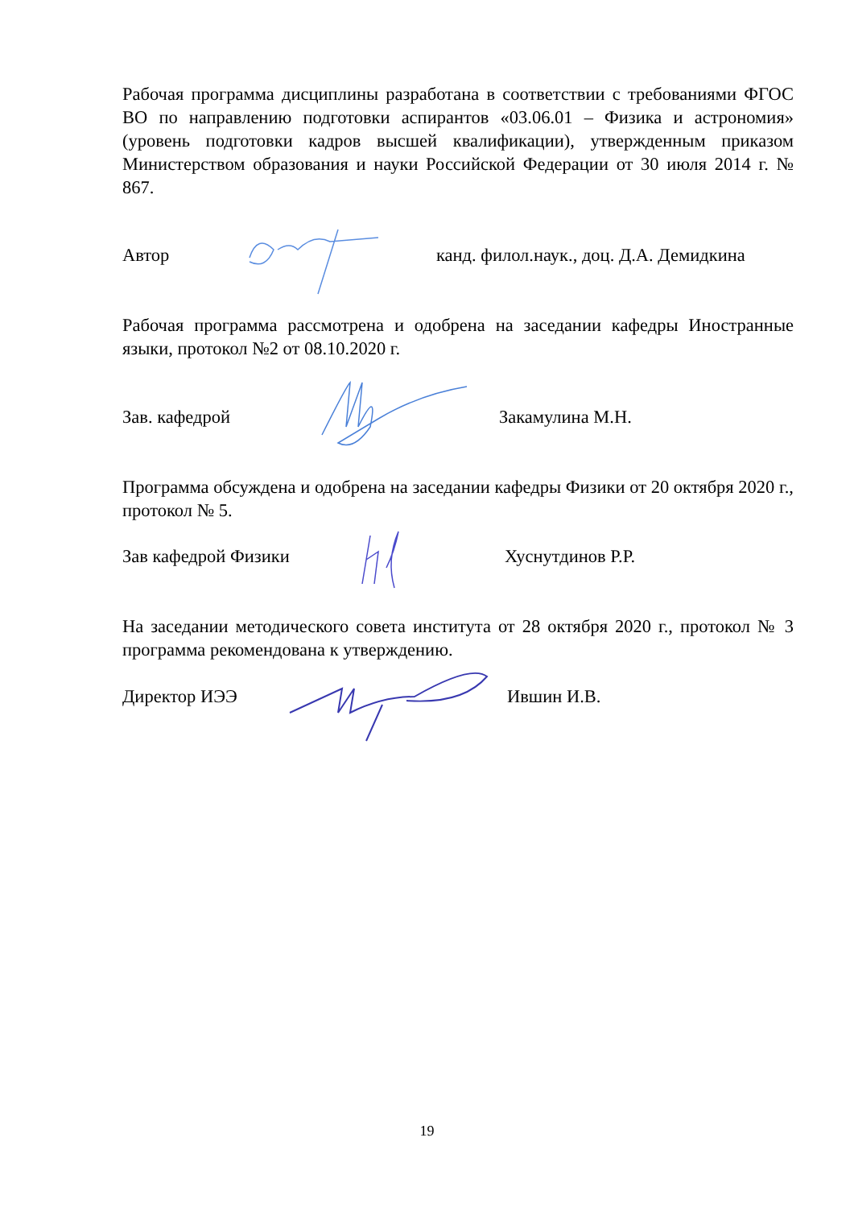Рабочая программа дисциплины разработана в соответствии с требованиями ФГОС ВО по направлению подготовки аспирантов «03.06.01 – Физика и астрономия» (уровень подготовки кадров высшей квалификации), утвержденным приказом Министерством образования и науки Российской Федерации от 30 июля 2014 г. № 867.
Автор канд. филол.наук., доц. Д.А. Демидкина
Рабочая программа рассмотрена и одобрена на заседании кафедры Иностранные языки, протокол №2 от 08.10.2020 г.
Зав. кафедрой Закамулина М.Н.
Программа обсуждена и одобрена на заседании кафедры Физики от 20 октября 2020 г., протокол № 5.
Зав кафедрой Физики Хуснутдинов Р.Р.
На заседании методического совета института от 28 октября 2020 г., протокол № 3 программа рекомендована к утверждению.
Директор ИЭЭ Ившин И.В.
19